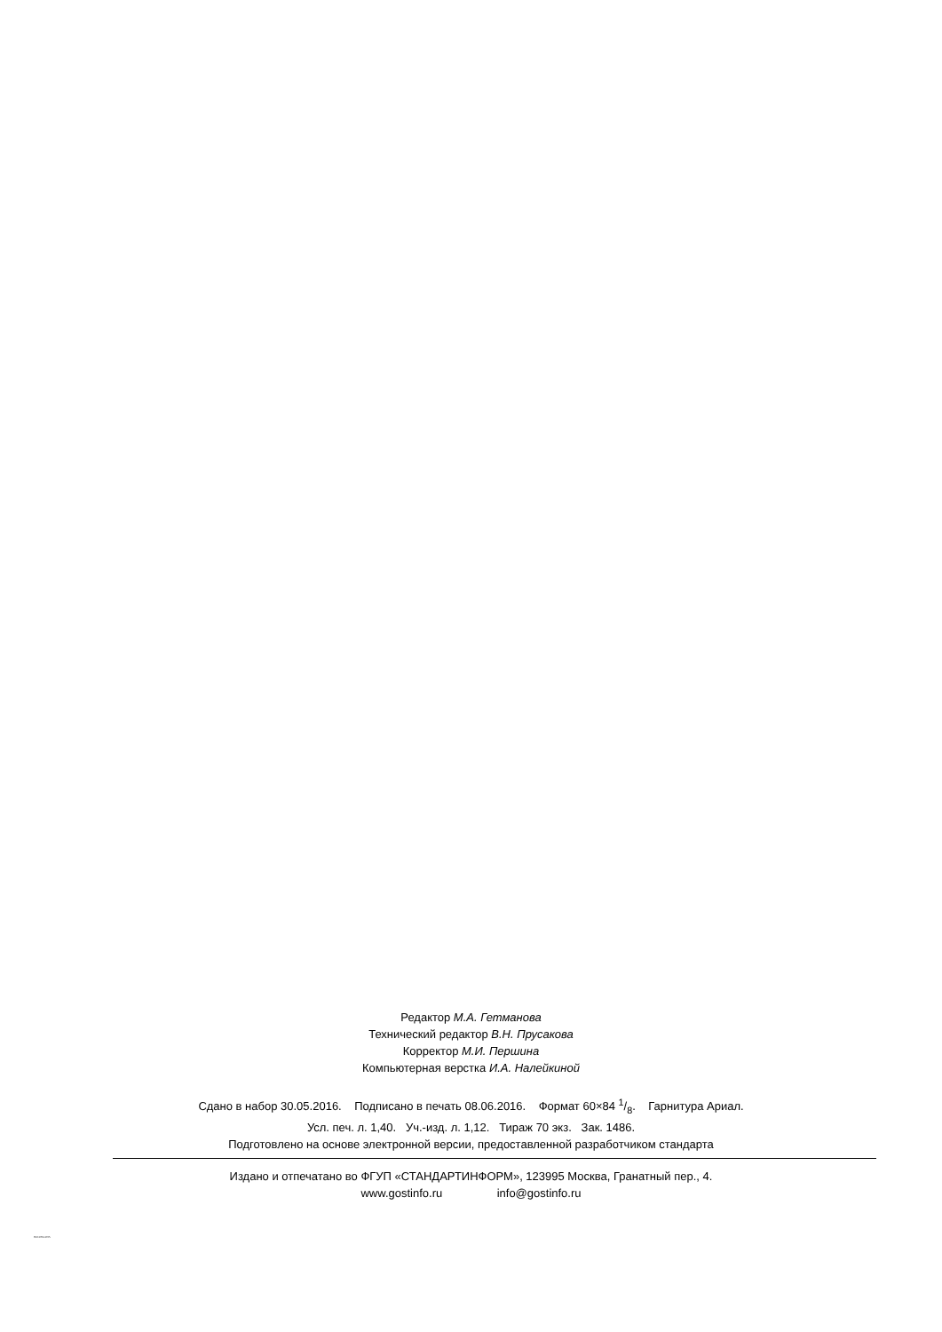Редактор М.А. Гетманова
Технический редактор В.Н. Прусакова
Корректор М.И. Першина
Компьютерная верстка И.А. Налейкиной
Сдано в набор 30.05.2016. Подписано в печать 08.06.2016. Формат 60×84 1/8. Гарнитура Ариал.
Усл. печ. л. 1,40. Уч.-изд. л. 1,12. Тираж 70 экз. Зак. 1486.
Подготовлено на основе электронной версии, предоставленной разработчиком стандарта
Издано и отпечатано во ФГУП «СТАНДАРТИНФОРМ», 123995 Москва, Гранатный пер., 4.
www.gostinfo.ru info@gostinfo.ru
ISO 2702-2015